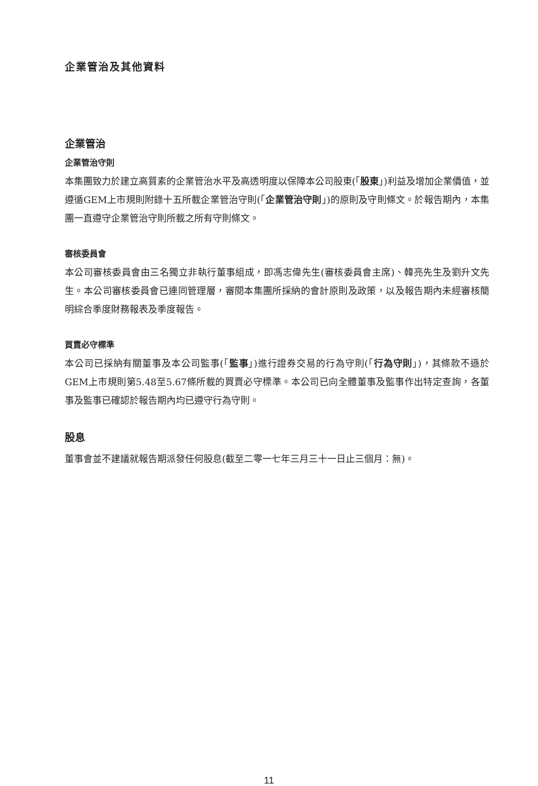企業管治及其他資料
企業管治
企業管治守則
本集團致力於建立高質素的企業管治水平及高透明度以保障本公司股東(「股東」)利益及增加企業價值，並遵循GEM上市規則附錄十五所載企業管治守則(「企業管治守則」)的原則及守則條文。於報告期內，本集團一直遵守企業管治守則所載之所有守則條文。
審核委員會
本公司審核委員會由三名獨立非執行董事組成，即馮志偉先生(審核委員會主席)、韓亮先生及劉升文先生。本公司審核委員會已連同管理層，審閱本集團所採納的會計原則及政策，以及報告期內未經審核簡明綜合季度財務報表及季度報告。
買賣必守標準
本公司已採納有關董事及本公司監事(「監事」)進行證券交易的行為守則(「行為守則」)，其條款不遜於GEM上市規則第5.48至5.67條所載的買賣必守標準。本公司已向全體董事及監事作出特定查詢，各董事及監事已確認於報告期內均已遵守行為守則。
股息
董事會並不建議就報告期派發任何股息(截至二零一七年三月三十一日止三個月：無)。
11